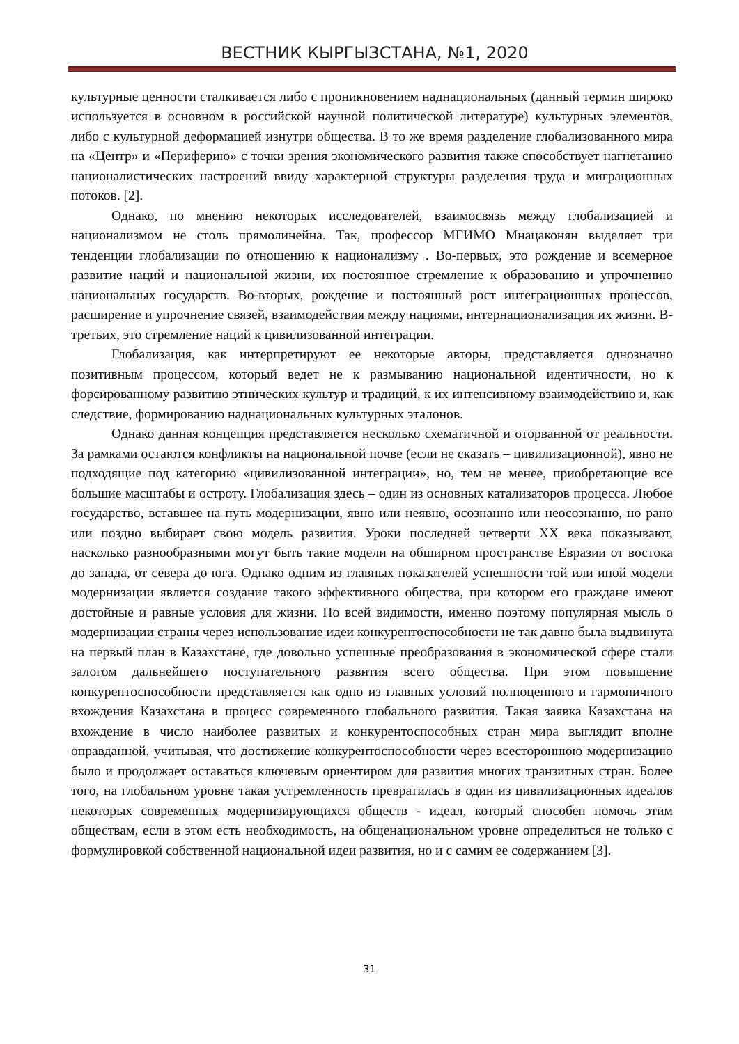ВЕСТНИК КЫРГЫЗСТАНА, №1, 2020
культурные ценности сталкивается либо с проникновением наднациональных (данный термин широко используется в основном в российской научной политической литературе) культурных элементов, либо с культурной деформацией изнутри общества. В то же время разделение глобализованного мира на «Центр» и «Периферию» с точки зрения экономического развития также способствует нагнетанию националистических настроений ввиду характерной структуры разделения труда и миграционных потоков. [2].
Однако, по мнению некоторых исследователей, взаимосвязь между глобализацией и национализмом не столь прямолинейна. Так, профессор МГИМО Мнацаконян выделяет три тенденции глобализации по отношению к национализму . Во-первых, это рождение и всемерное развитие наций и национальной жизни, их постоянное стремление к образованию и упрочнению национальных государств. Во-вторых, рождение и постоянный рост интеграционных процессов, расширение и упрочнение связей, взаимодействия между нациями, интернационализация их жизни. В-третьих, это стремление наций к цивилизованной интеграции.
Глобализация, как интерпретируют ее некоторые авторы, представляется однозначно позитивным процессом, который ведет не к размыванию национальной идентичности, но к форсированному развитию этнических культур и традиций, к их интенсивному взаимодействию и, как следствие, формированию наднациональных культурных эталонов.
Однако данная концепция представляется несколько схематичной и оторванной от реальности. За рамками остаются конфликты на национальной почве (если не сказать – цивилизационной), явно не подходящие под категорию «цивилизованной интеграции», но, тем не менее, приобретающие все большие масштабы и остроту. Глобализация здесь – один из основных катализаторов процесса. Любое государство, вставшее на путь модернизации, явно или неявно, осознанно или неосознанно, но рано или поздно выбирает свою модель развития. Уроки последней четверти XX века показывают, насколько разнообразными могут быть такие модели на обширном пространстве Евразии от востока до запада, от севера до юга. Однако одним из главных показателей успешности той или иной модели модернизации является создание такого эффективного общества, при котором его граждане имеют достойные и равные условия для жизни. По всей видимости, именно поэтому популярная мысль о модернизации страны через использование идеи конкурентоспособности не так давно была выдвинута на первый план в Казахстане, где довольно успешные преобразования в экономической сфере стали залогом дальнейшего поступательного развития всего общества. При этом повышение конкурентоспособности представляется как одно из главных условий полноценного и гармоничного вхождения Казахстана в процесс современного глобального развития. Такая заявка Казахстана на вхождение в число наиболее развитых и конкурентоспособных стран мира выглядит вполне оправданной, учитывая, что достижение конкурентоспособности через всестороннюю модернизацию было и продолжает оставаться ключевым ориентиром для развития многих транзитных стран. Более того, на глобальном уровне такая устремленность превратилась в один из цивилизационных идеалов некоторых современных модернизирующихся обществ - идеал, который способен помочь этим обществам, если в этом есть необходимость, на общенациональном уровне определиться не только с формулировкой собственной национальной идеи развития, но и с самим ее содержанием [3].
31